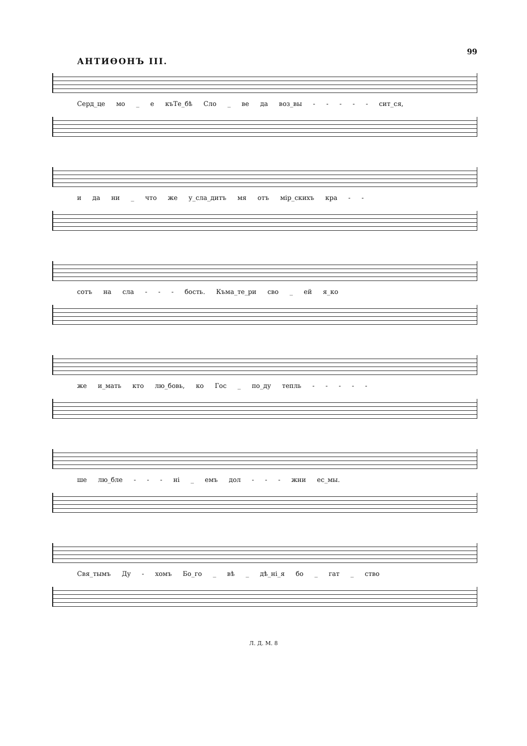АНТИѲОНЪ III.
99
Серд_це мо _ е къТе_бѣ Сло _ ве да воз_вы - - - - - сит_ся,
и да ни _ что же у_сла_дитъ мя отъ мір_скихъ кра - -
сотъ на сла - - - бость. Къма_те_ри сво _ ей я_ко
же и_мать кто лю_бовь, ко Гос _ по_ду тепль - - - - -
ше лю_бле - - - ні _ емъ дол - - - жни ес_мы.
Свя_тымъ Ду - хомъ Бо_го _ вѣ _ дѣ_ні_я бо _ гат _ ство
Л. Д. М. 8